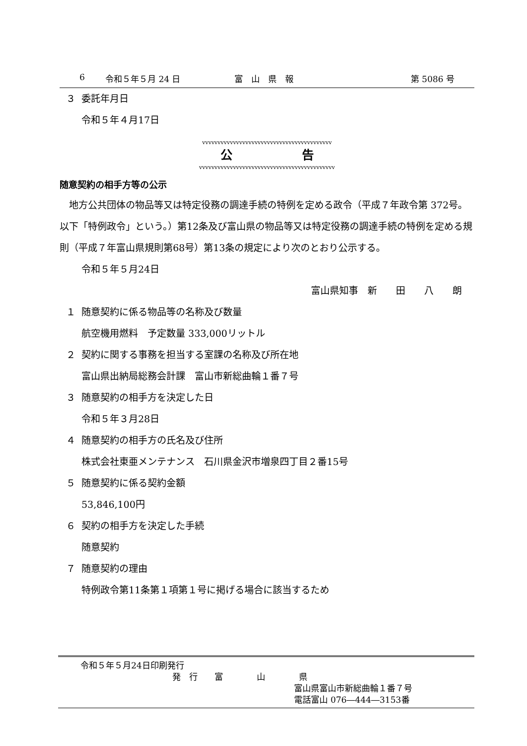6 令和５年５月 24 日 富　山　県　報 第 5086 号
３ 委託年月日
令和５年４月17日
vvvvvvvvvvvvvvvvvvvvvvvvvvvvvvvvvvvvvvvvvv
公告
vvvvvvvvvvvvvvvvvvvvvvvvvvvvvvvvvvvvvvvvvvvv
随意契約の相手方等の公示
　地方公共団体の物品等又は特定役務の調達手続の特例を定める政令（平成７年政令第 372号。以下「特例政令」という。）第12条及び富山県の物品等又は特定役務の調達手続の特例を定める規則（平成７年富山県規則第68号）第13条の規定により次のとおり公示する。
令和５年５月24日
富山県知事　新　　田　　八　　朗
１ 随意契約に係る物品等の名称及び数量
航空機用燃料　予定数量 333,000リットル
２ 契約に関する事務を担当する室課の名称及び所在地
富山県出納局総務会計課　富山市新総曲輪１番７号
３ 随意契約の相手方を決定した日
令和５年３月28日
４ 随意契約の相手方の氏名及び住所
株式会社東亜メンテナンス　石川県金沢市増泉四丁目２番15号
５ 随意契約に係る契約金額
53,846,100円
６ 契約の相手方を決定した手続
随意契約
７ 随意契約の理由
特例政令第11条第１項第１号に掲げる場合に該当するため
令和５年５月24日印刷発行
発　行　　富　　　　山　　　　県
富山県富山市新総曲輪１番７号
電話富山 076―444―3153番